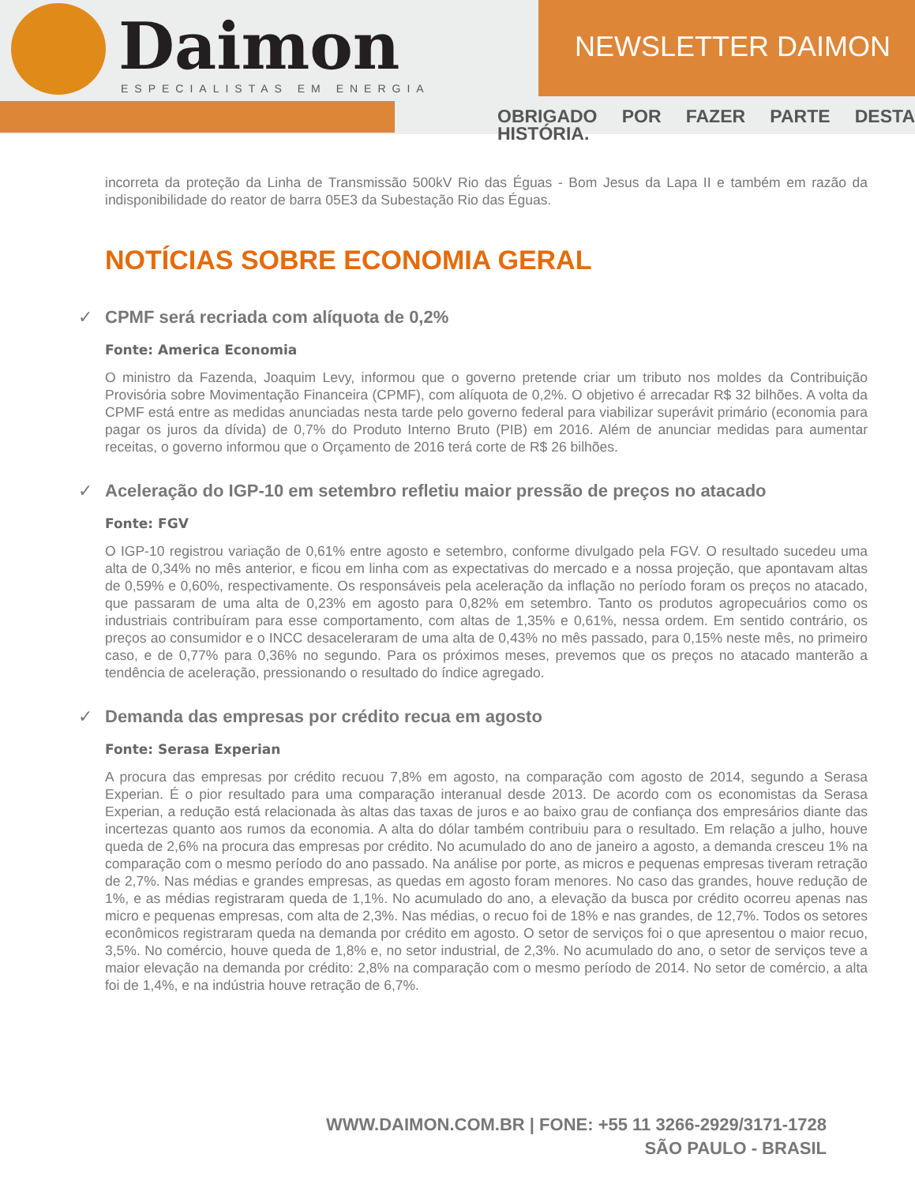Daimon
ESPECIALISTAS EM ENERGIA
NEWSLETTER DAIMON
OBRIGADO POR FAZER PARTE DESTA HISTÓRIA.
incorreta da proteção da Linha de Transmissão 500kV Rio das Éguas - Bom Jesus da Lapa II e também em razão da indisponibilidade do reator de barra 05E3 da Subestação Rio das Éguas.
NOTÍCIAS SOBRE ECONOMIA GERAL
✓ CPMF será recriada com alíquota de 0,2%
Fonte: America Economia
O ministro da Fazenda, Joaquim Levy, informou que o governo pretende criar um tributo nos moldes da Contribuição Provisória sobre Movimentação Financeira (CPMF), com alíquota de 0,2%. O objetivo é arrecadar R$ 32 bilhões. A volta da CPMF está entre as medidas anunciadas nesta tarde pelo governo federal para viabilizar superávit primário (economia para pagar os juros da dívida) de 0,7% do Produto Interno Bruto (PIB) em 2016. Além de anunciar medidas para aumentar receitas, o governo informou que o Orçamento de 2016 terá corte de R$ 26 bilhões.
✓ Aceleração do IGP-10 em setembro refletiu maior pressão de preços no atacado
Fonte: FGV
O IGP-10 registrou variação de 0,61% entre agosto e setembro, conforme divulgado pela FGV. O resultado sucedeu uma alta de 0,34% no mês anterior, e ficou em linha com as expectativas do mercado e a nossa projeção, que apontavam altas de 0,59% e 0,60%, respectivamente. Os responsáveis pela aceleração da inflação no período foram os preços no atacado, que passaram de uma alta de 0,23% em agosto para 0,82% em setembro. Tanto os produtos agropecuários como os industriais contribuíram para esse comportamento, com altas de 1,35% e 0,61%, nessa ordem. Em sentido contrário, os preços ao consumidor e o INCC desaceleraram de uma alta de 0,43% no mês passado, para 0,15% neste mês, no primeiro caso, e de 0,77% para 0,36% no segundo. Para os próximos meses, prevemos que os preços no atacado manterão a tendência de aceleração, pressionando o resultado do índice agregado.
✓ Demanda das empresas por crédito recua em agosto
Fonte: Serasa Experian
A procura das empresas por crédito recuou 7,8% em agosto, na comparação com agosto de 2014, segundo a Serasa Experian. É o pior resultado para uma comparação interanual desde 2013. De acordo com os economistas da Serasa Experian, a redução está relacionada às altas das taxas de juros e ao baixo grau de confiança dos empresários diante das incertezas quanto aos rumos da economia. A alta do dólar também contribuiu para o resultado. Em relação a julho, houve queda de 2,6% na procura das empresas por crédito. No acumulado do ano de janeiro a agosto, a demanda cresceu 1% na comparação com o mesmo período do ano passado. Na análise por porte, as micros e pequenas empresas tiveram retração de 2,7%. Nas médias e grandes empresas, as quedas em agosto foram menores. No caso das grandes, houve redução de 1%, e as médias registraram queda de 1,1%. No acumulado do ano, a elevação da busca por crédito ocorreu apenas nas micro e pequenas empresas, com alta de 2,3%. Nas médias, o recuo foi de 18% e nas grandes, de 12,7%. Todos os setores econômicos registraram queda na demanda por crédito em agosto. O setor de serviços foi o que apresentou o maior recuo, 3,5%. No comércio, houve queda de 1,8% e, no setor industrial, de 2,3%. No acumulado do ano, o setor de serviços teve a maior elevação na demanda por crédito: 2,8% na comparação com o mesmo período de 2014. No setor de comércio, a alta foi de 1,4%, e na indústria houve retração de 6,7%.
WWW.DAIMON.COM.BR | FONE: +55 11 3266-2929/3171-1728
SÃO PAULO - BRASIL